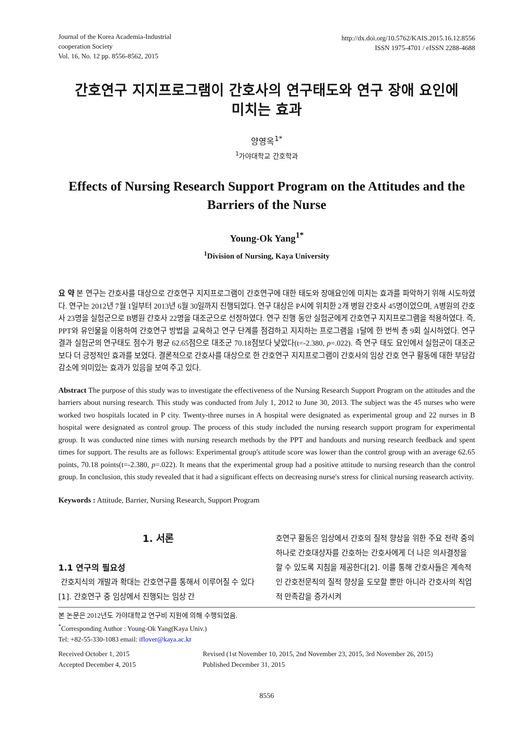Journal of the Korea Academia-Industrial
cooperation Society
Vol. 16, No. 12 pp. 8556-8562, 2015
http://dx.doi.org/10.5762/KAIS.2015.16.12.8556
ISSN 1975-4701 / eISSN 2288-4688
간호연구 지지프로그램이 간호사의 연구태도와 연구 장애 요인에
미치는 효과
양영옥<sup>1*</sup>
<sup>1</sup> 가야대학교 간호학과
Effects of Nursing Research Support Program on the Attitudes and the Barriers of the Nurse
Young-Ok Yang<sup>1*</sup>
<sup>1</sup> Division of Nursing, Kaya University
요 약 본 연구는 간호사를 대상으로 간호연구 지지프로그램이 간호연구에 대한 태도와 장애요인에 미치는 효과를 파악하기 위해 시도하였다. 연구는 2012년 7월 1일부터 2013년 6월 30일까지 진행되었다. 연구 대상은 P시에 위치한 2개 병원 간호사 45명이었으며, A병원의 간호사 23명을 실험군으로 B병원 간호사 22명을 대조군으로 선정하였다. 연구 진행 동안 실험군에게 간호연구 지지프로그램을 적용하였다. 즉, PPT와 유인물을 이용하여 간호연구 방법을 교육하고 연구 단계를 점검하고 지지하는 프로그램을 1달에 한 번씩 총 9회 실시하였다. 연구 결과 실험군의 연구태도 점수가 평균 62.65점으로 대조군 70.18점보다 낮았다(t=-2.380, p=.022). 즉 연구 태도 요인에서 실험군이 대조군보다 더 긍정적인 효과를 보였다. 결론적으로 간호사를 대상으로 한 간호연구 지지프로그램이 간호사의 임상 간호 연구 활동에 대한 부담감 감소에 의미있는 효과가 있음을 보여 주고 있다.
Abstract The purpose of this study was to investigate the effectiveness of the Nursing Research Support Program on the attitudes and the barriers about nursing research. This study was conducted from July 1, 2012 to June 30, 2013. The subject was the 45 nurses who were worked two hospitals located in P city. Twenty-three nurses in A hospital were designated as experimental group and 22 nurses in B hospital were designated as control group. The process of this study included the nursing research support program for experimental group. It was conducted nine times with nursing research methods by the PPT and handouts and nursing research feedback and spent times for support. The results are as follows: Experimental group's attitude score was lower than the control group with an average 62.65 points, 70.18 points(t=-2.380, p=.022). It means that the experimental group had a positive attitude to nursing research than the control group. In conclusion, this study revealed that it had a significant effects on decreasing nurse's stress for clinical nursing reasearch activity.
Keywords : Attitude, Barrier, Nursing Research, Support Program
1. 서론
1.1 연구의 필요성
간호지식의 개발과 확대는 간호연구를 통해서 이루어질 수 있다[1]. 간호연구 중 임상에서 진행되는 임상 간
호연구 활동은 임상에서 간호의 질적 향상을 위한 주요 전략 중의 하나로 간호대상자를 간호하는 간호사에게 더 나은 의사결정을 할 수 있도록 지침을 제공한다[2]. 이를 통해 간호사들은 계속적인 간호전문직의 질적 향상을 도모할 뿐만 아니라 간호사의 직업적 만족감을 증가시켜
본 논문은 2012년도 가야대학교 연구비 지원에 의해 수행되었음.
<sup>*</sup> Corresponding Author : Young-Ok Yang(Kaya Univ.)
Tel: +82-55-330-1083 email: iflover@kaya.ac.kr
Received October 1, 2015 Revised (1st November 10, 2015, 2nd November 23, 2015, 3rd November 26, 2015)
Accepted December 4, 2015 Published December 31, 2015
8556